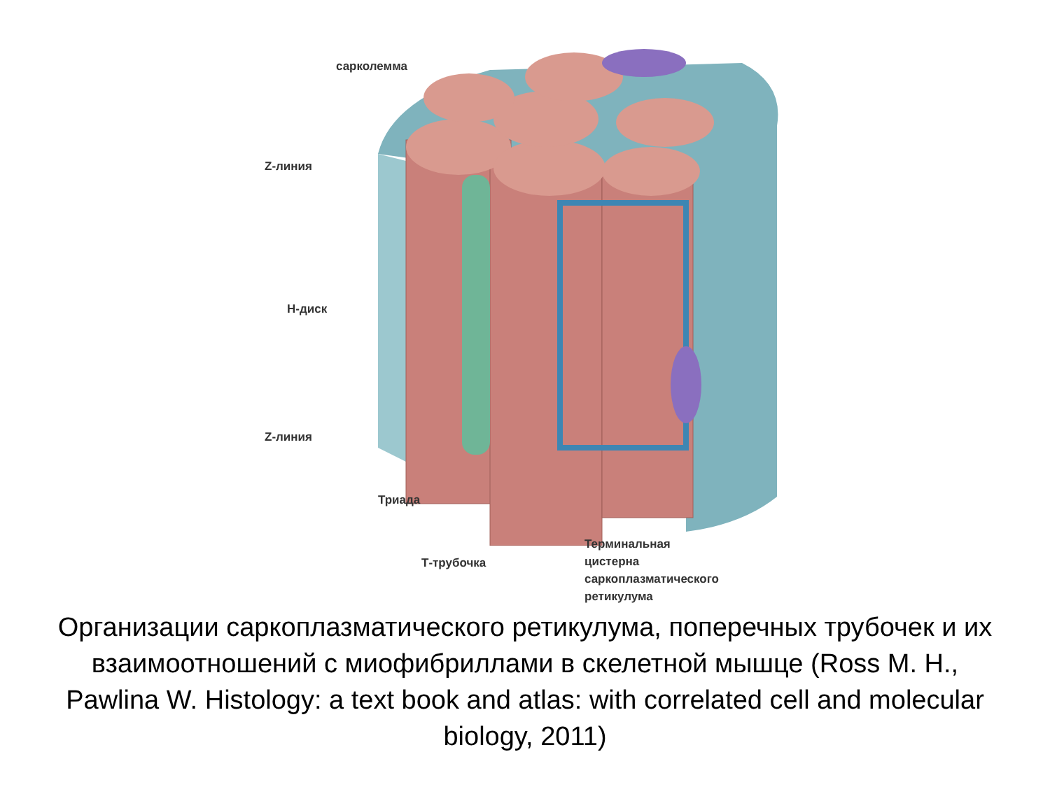сарколемма
Z-линия
H-диск
Z-линия
Триада
Т-трубочка
Терминальная
цистерна
саркоплазматического
ретикулума
Организации саркоплазматического ретикулума, поперечных трубочек и их взаимоотношений с миофибриллами в скелетной мышце (Ross M. H., Pawlina W. Histology: a text book and atlas: with correlated cell and molecular biology, 2011)